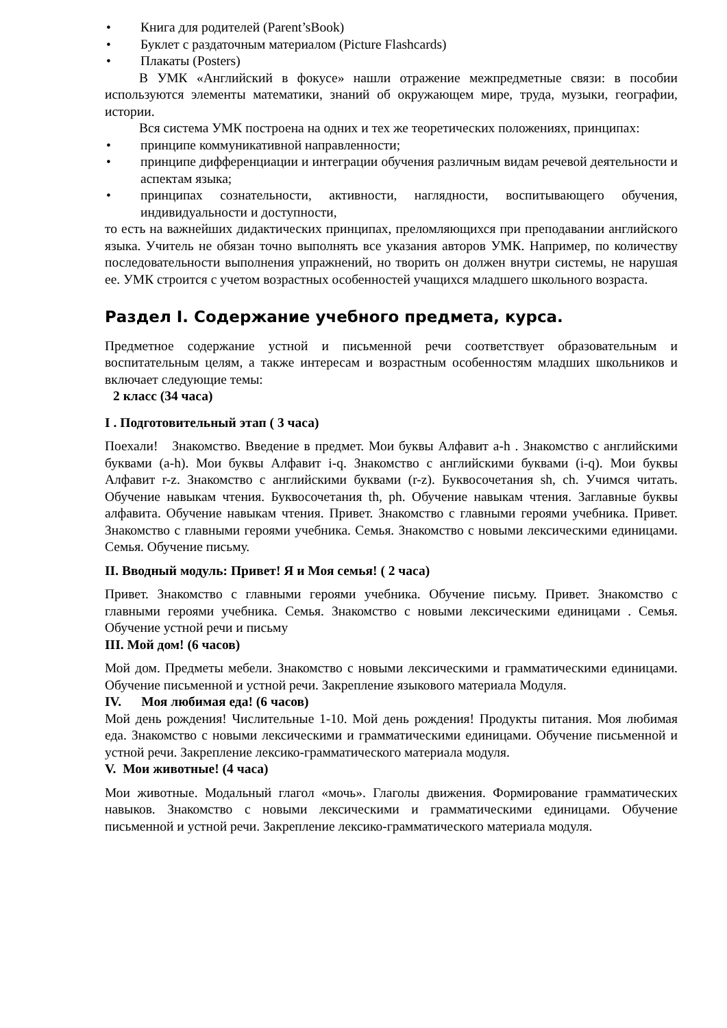• Книга для родителей (Parent’sBook)
• Буклет с раздаточным материалом (Picture Flashcards)
• Плакаты (Posters)
В УМК «Английский в фокусе» нашли отражение межпредметные связи: в пособии используются элементы математики, знаний об окружающем мире, труда, музыки, географии, истории.
Вся система УМК построена на одних и тех же теоретических положениях, принципах:
• принципе коммуникативной направленности;
• принципе дифференциации и интеграции обучения различным видам речевой деятельности и аспектам языка;
• принципах сознательности, активности, наглядности, воспитывающего обучения, индивидуальности и доступности,
то есть на важнейших дидактических принципах, преломляющихся при преподавании английского языка. Учитель не обязан точно выполнять все указания авторов УМК. Например, по количеству последовательности выполнения упражнений, но творить он должен внутри системы, не нарушая ее. УМК строится с учетом возрастных особенностей учащихся младшего школьного возраста.
Раздел I. Содержание учебного предмета, курса.
Предметное содержание устной и письменной речи соответствует образовательным и воспитательным целям, а также интересам и возрастным особенностям младших школьников и включает следующие темы:
2 класс (34 часа)
I . Подготовительный этап ( 3 часа)
Поехали! Знакомство. Введение в предмет. Мои буквы Алфавит a-h . Знакомство с английскими буквами (a-h). Мои буквы Алфавит i-q. Знакомство с английскими буквами (i-q). Мои буквы Алфавит r-z. Знакомство с английскими буквами (r-z). Буквосочетания sh, ch. Учимся читать. Обучение навыкам чтения. Буквосочетания th, ph. Обучение навыкам чтения. Заглавные буквы алфавита. Обучение навыкам чтения. Привет. Знакомство с главными героями учебника. Привет. Знакомство с главными героями учебника. Семья. Знакомство с новыми лексическими единицами. Семья. Обучение письму.
II. Вводный модуль: Привет! Я и Моя семья! ( 2 часа)
Привет. Знакомство с главными героями учебника. Обучение письму. Привет. Знакомство с главными героями учебника. Семья. Знакомство с новыми лексическими единицами . Семья. Обучение устной речи и письму
III. Мой дом! (6 часов)
Мой дом. Предметы мебели. Знакомство с новыми лексическими и грамматическими единицами. Обучение письменной и устной речи. Закрепление языкового материала Модуля.
IV. Моя любимая еда! (6 часов)
Мой день рождения! Числительные 1-10. Мой день рождения! Продукты питания. Моя любимая еда. Знакомство с новыми лексическими и грамматическими единицами. Обучение письменной и устной речи. Закрепление лексико-грамматического материала модуля.
V. Мои животные! (4 часа)
Мои животные. Модальный глагол «мочь». Глаголы движения. Формирование грамматических навыков. Знакомство с новыми лексическими и грамматическими единицами. Обучение письменной и устной речи. Закрепление лексико-грамматического материала модуля.